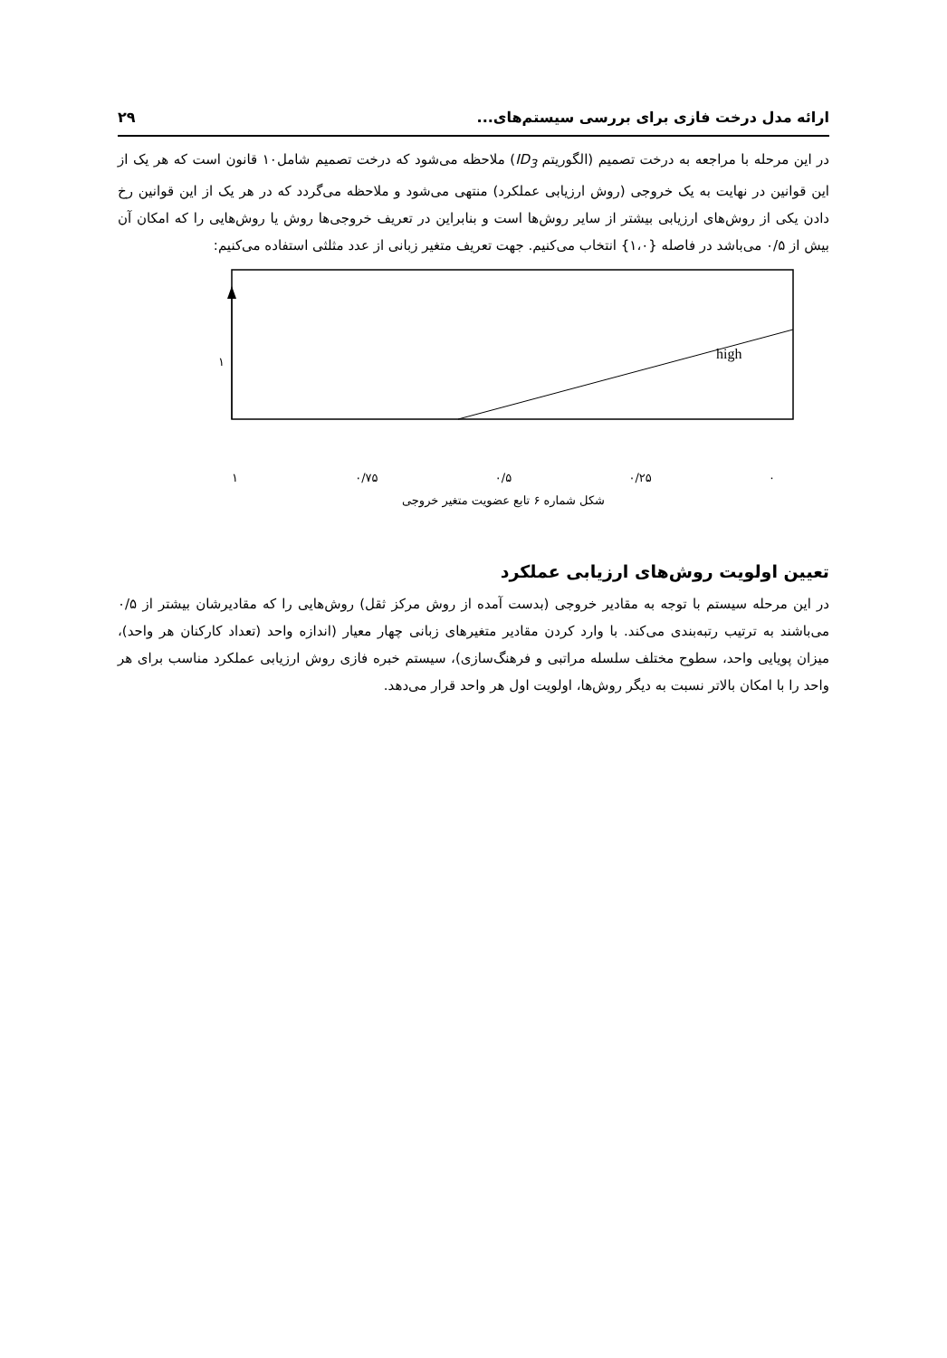ارائه مدل درخت فازی برای بررسی سیستم‌های... ۲۹
در این مرحله با مراجعه به درخت تصمیم (الگوریتم ID<sub>3</sub>) ملاحظه می‌شود که درخت تصمیم شامل۱۰ قانون است که هر یک از این قوانین در نهایت به یک خروجی (روش ارزیابی عملکرد) منتهی می‌شود و ملاحظه می‌گردد که در هر یک از این قوانین رخ دادن یکی از روش‌های ارزیابی بیشتر از سایر روش‌ها است و بنابراین در تعریف خروجی‌ها روش یا روش‌هایی را که امکان آن بیش از ۰/۵ می‌باشد در فاصله {۱،۰} انتخاب می‌کنیم. جهت تعریف متغیر زبانی از عدد مثلثی استفاده می‌کنیم:
high
١
١ ۰/۷۵ ۰/۵ ۰/۲۵ ۰
شکل شماره ۶ تابع عضویت متغیر خروجی
تعیین اولویت روش‌های ارزیابی عملکرد
در این مرحله سیستم با توجه به مقادیر خروجی (بدست آمده از روش مرکز ثقل) روش‌هایی را که مقادیرشان بیشتر از ۰/۵ می‌باشند به ترتیب رتبه‌بندی می‌کند. با وارد کردن مقادیر متغیرهای زبانی چهار معیار (اندازه واحد (تعداد کارکنان هر واحد)، میزان پویایی واحد، سطوح مختلف سلسله مراتبی و فرهنگ‌سازی)، سیستم خبره فازی روش ارزیابی عملکرد مناسب برای هر واحد را با امکان بالاتر نسبت به دیگر روش‌ها، اولویت اول هر واحد قرار می‌دهد.